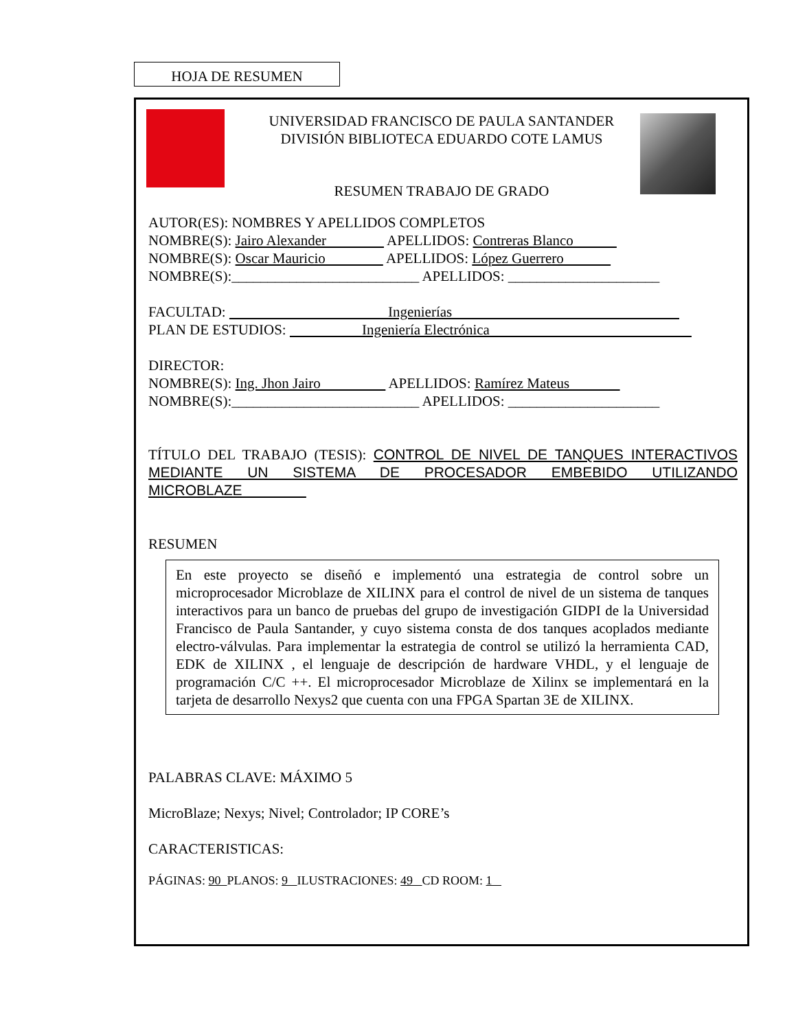HOJA DE RESUMEN
UNIVERSIDAD FRANCISCO DE PAULA SANTANDER
DIVISIÓN BIBLIOTECA EDUARDO COTE LAMUS
RESUMEN TRABAJO DE GRADO
AUTOR(ES): NOMBRES Y APELLIDOS COMPLETOS
NOMBRE(S): Jairo Alexander APELLIDOS: Contreras Blanco
NOMBRE(S): Oscar Mauricio APELLIDOS: López Guerrero
NOMBRE(S):__________________________ APELLIDOS: _____________________
FACULTAD: Ingenierías
PLAN DE ESTUDIOS: Ingeniería Electrónica
DIRECTOR:
NOMBRE(S): Ing. Jhon Jairo APELLIDOS: Ramírez Mateus
NOMBRE(S):__________________________ APELLIDOS: _____________________
TÍTULO DEL TRABAJO (TESIS): CONTROL DE NIVEL DE TANQUES INTERACTIVOS MEDIANTE UN SISTEMA DE PROCESADOR EMBEBIDO UTILIZANDO MICROBLAZE
RESUMEN
En este proyecto se diseñó e implementó una estrategia de control sobre un microprocesador Microblaze de XILINX para el control de nivel de un sistema de tanques interactivos para un banco de pruebas del grupo de investigación GIDPI de la Universidad Francisco de Paula Santander, y cuyo sistema consta de dos tanques acoplados mediante electro-válvulas. Para implementar la estrategia de control se utilizó la herramienta CAD, EDK de XILINX , el lenguaje de descripción de hardware VHDL, y el lenguaje de programación C/C ++. El microprocesador Microblaze de Xilinx se implementará en la tarjeta de desarrollo Nexys2 que cuenta con una FPGA Spartan 3E de XILINX.
PALABRAS CLAVE: MÁXIMO 5
MicroBlaze; Nexys; Nivel; Controlador; IP CORE’s
CARACTERISTICAS:
PÁGINAS: 90 PLANOS: 9 ILUSTRACIONES: 49 CD ROOM: 1